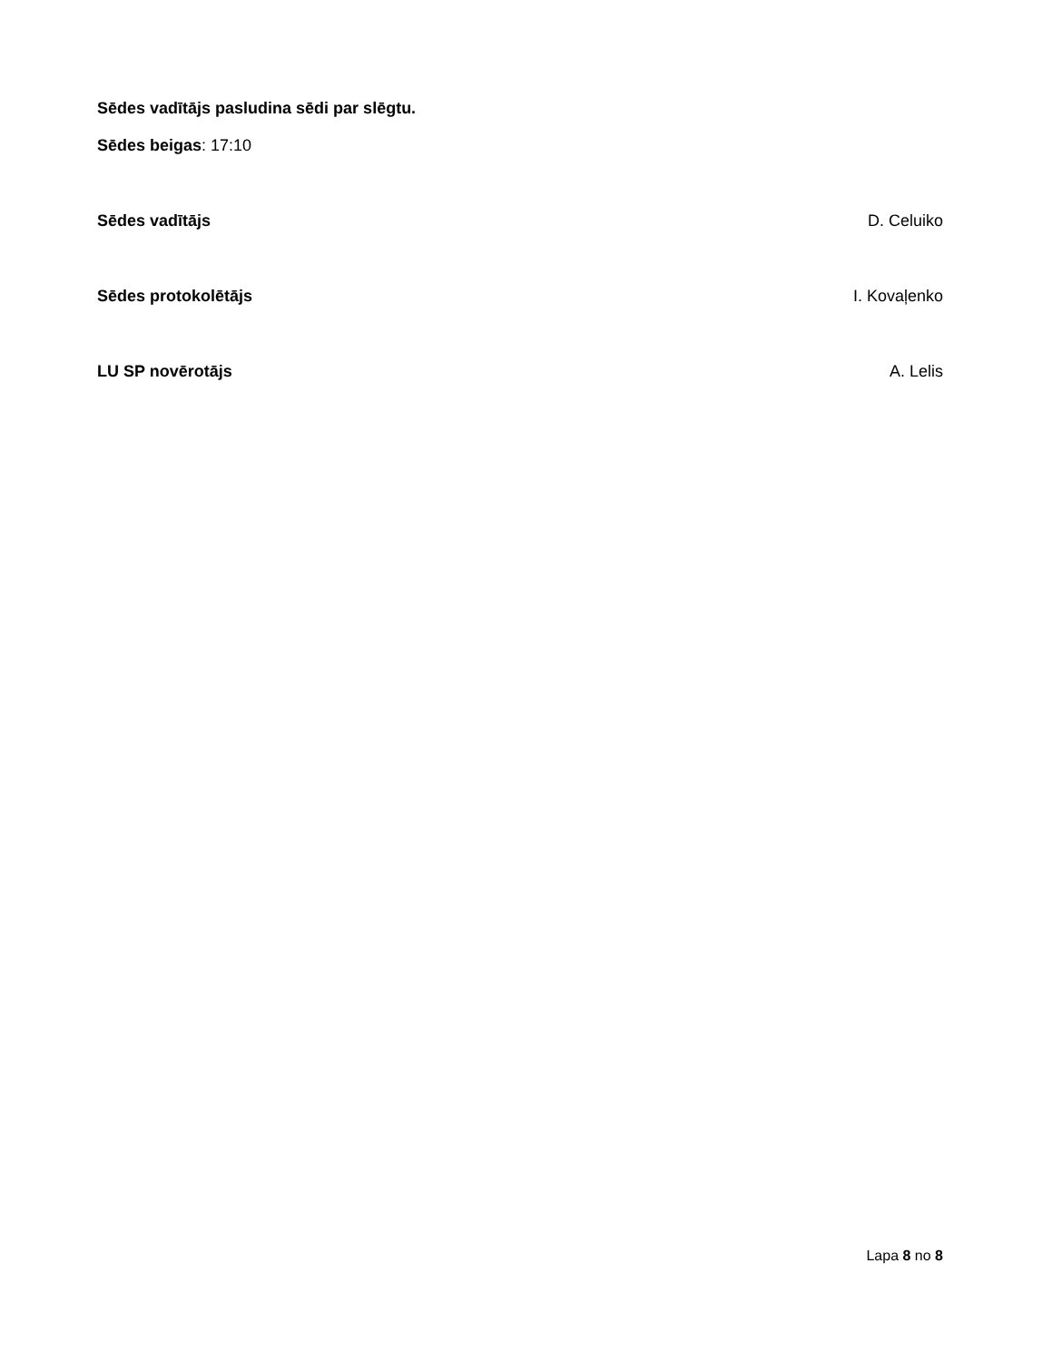Sēdes vadītājs pasludina sēdi par slēgtu.
Sēdes beigas: 17:10
Sēdes vadītājs D. Celuiko
Sēdes protokolētājs I. Kovaļenko
LU SP novērotājs A. Lelis
Lapa 8 no 8